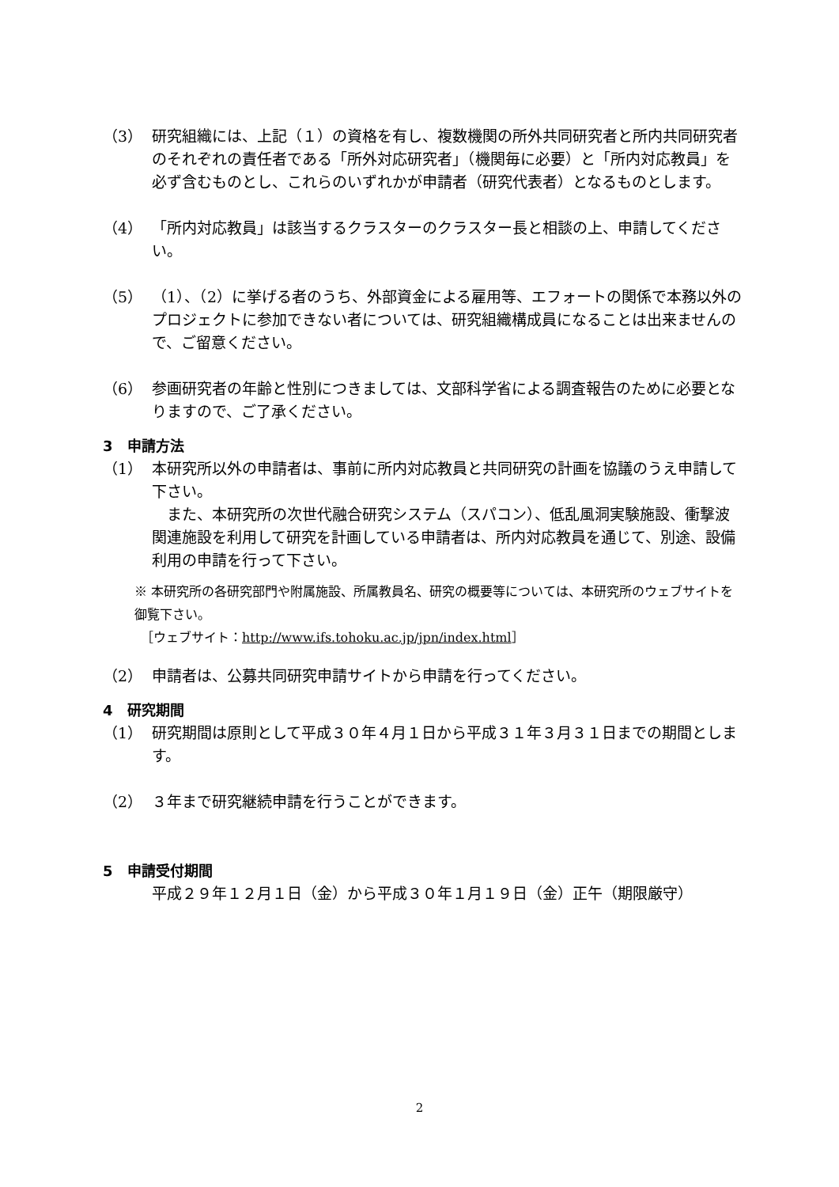（3） 研究組織には、上記（１）の資格を有し、複数機関の所外共同研究者と所内共同研究者のそれぞれの責任者である「所外対応研究者」（機関毎に必要）と「所内対応教員」を必ず含むものとし、これらのいずれかが申請者（研究代表者）となるものとします。
（4） 「所内対応教員」は該当するクラスターのクラスター長と相談の上、申請してください。
（5） （1）、（2）に挙げる者のうち、外部資金による雇用等、エフォートの関係で本務以外のプロジェクトに参加できない者については、研究組織構成員になることは出来ませんので、ご留意ください。
（6） 参画研究者の年齢と性別につきましては、文部科学省による調査報告のために必要となりますので、ご了承ください。
3　申請方法
（1） 本研究所以外の申請者は、事前に所内対応教員と共同研究の計画を協議のうえ申請して下さい。
　また、本研究所の次世代融合研究システム（スパコン）、低乱風洞実験施設、衝撃波関連施設を利用して研究を計画している申請者は、所内対応教員を通じて、別途、設備利用の申請を行って下さい。
※ 本研究所の各研究部門や附属施設、所属教員名、研究の概要等については、本研究所のウェブサイトを御覧下さい。
　［ウェブサイト：http://www.ifs.tohoku.ac.jp/jpn/index.html］
（2） 申請者は、公募共同研究申請サイトから申請を行ってください。
4　研究期間
（1） 研究期間は原則として平成３０年４月１日から平成３１年３月３１日までの期間とします。
（2） ３年まで研究継続申請を行うことができます。
5　申請受付期間
平成２９年１２月１日（金）から平成３０年１月１９日（金）正午（期限厳守）
2